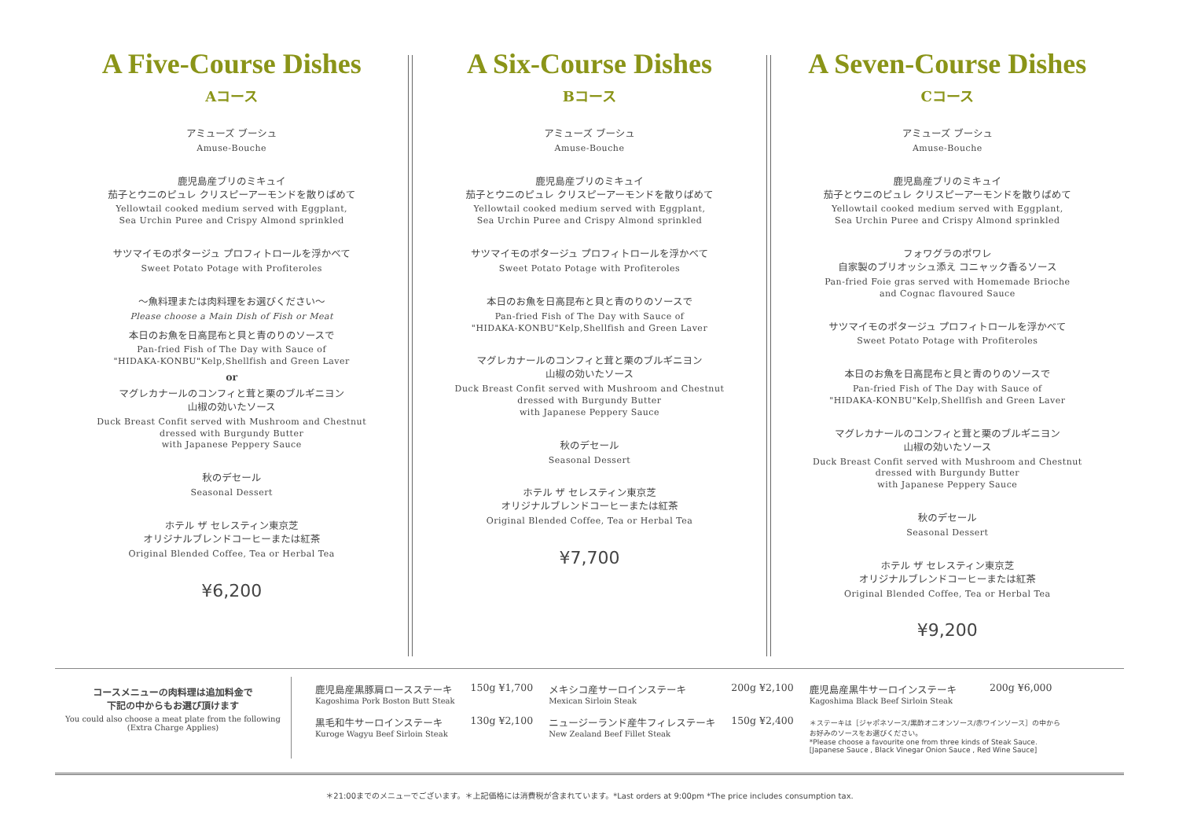A Five-Course Dishes
Aコース
アミューズ ブーシュ
Amuse-Bouche
鹿児島産ブリのミキュイ
茄子とウニのピュレ クリスピーアーモンドを散りばめて
Yellowtail cooked medium served with Eggplant,
Sea Urchin Puree and Crispy Almond sprinkled
サツマイモのポタージュ プロフィトロールを浮かべて
Sweet Potato Potage with Profiteroles
～魚料理または肉料理をお選びください～
Please choose a Main Dish of Fish or Meat
本日のお魚を日高昆布と貝と青のりのソースで
Pan-fried Fish of The Day with Sauce of
"HIDAKA-KONBU"Kelp,Shellfish and Green Laver
or
マグレカナールのコンフィと茸と栗のブルギニヨン
山椒の効いたソース
Duck Breast Confit served with Mushroom and Chestnut
dressed with Burgundy Butter
with Japanese Peppery Sauce
秋のデセール
Seasonal Dessert
ホテル ザ セレスティン東京芝
オリジナルブレンドコーヒーまたは紅茶
Original Blended Coffee, Tea or Herbal Tea
¥6,200
A Six-Course Dishes
Bコース
アミューズ ブーシュ
Amuse-Bouche
鹿児島産ブリのミキュイ
茄子とウニのピュレ クリスピーアーモンドを散りばめて
Yellowtail cooked medium served with Eggplant,
Sea Urchin Puree and Crispy Almond sprinkled
サツマイモのポタージュ プロフィトロールを浮かべて
Sweet Potato Potage with Profiteroles
本日のお魚を日高昆布と貝と青のりのソースで
Pan-fried Fish of The Day with Sauce of
"HIDAKA-KONBU"Kelp,Shellfish and Green Laver
マグレカナールのコンフィと茸と栗のブルギニヨン
山椒の効いたソース
Duck Breast Confit served with Mushroom and Chestnut
dressed with Burgundy Butter
with Japanese Peppery Sauce
秋のデセール
Seasonal Dessert
ホテル ザ セレスティン東京芝
オリジナルブレンドコーヒーまたは紅茶
Original Blended Coffee, Tea or Herbal Tea
¥7,700
A Seven-Course Dishes
Cコース
アミューズ ブーシュ
Amuse-Bouche
鹿児島産ブリのミキュイ
茄子とウニのピュレ クリスピーアーモンドを散りばめて
Yellowtail cooked medium served with Eggplant,
Sea Urchin Puree and Crispy Almond sprinkled
フォワグラのポワレ
自家製のブリオッシュ添え コニャック香るソース
Pan-fried Foie gras served with Homemade Brioche
and Cognac flavoured Sauce
サツマイモのポタージュ プロフィトロールを浮かべて
Sweet Potato Potage with Profiteroles
本日のお魚を日高昆布と貝と青のりのソースで
Pan-fried Fish of The Day with Sauce of
"HIDAKA-KONBU"Kelp,Shellfish and Green Laver
マグレカナールのコンフィと茸と栗のブルギニヨン
山椒の効いたソース
Duck Breast Confit served with Mushroom and Chestnut
dressed with Burgundy Butter
with Japanese Peppery Sauce
秋のデセール
Seasonal Dessert
ホテル ザ セレスティン東京芝
オリジナルブレンドコーヒーまたは紅茶
Original Blended Coffee, Tea or Herbal Tea
¥9,200
コースメニューの肉料理は追加料金で
下記の中からもお選び頂けます
You could also choose a meat plate from the following
(Extra Charge Applies)
| 鹿児島産黒豚肩ロースステーキ Kagoshima Pork Boston Butt Steak | 150g ¥1,700 | メキシコ産サーロインステーキ Mexican Sirloin Steak | 200g ¥2,100 | 鹿児島産黒牛サーロインステーキ Kagoshima Black Beef Sirloin Steak | 200g ¥6,000 |
| 黒毛和牛サーロインステーキ Kuroge Wagyu Beef Sirloin Steak | 130g ¥2,100 | ニュージーランド産牛フィレステーキ New Zealand Beef Fillet Steak | 150g ¥2,400 | ＊ステーキは［ジャポネソース/黒酢オニオンソース/赤ワインソース］の中から お好みのソースをお選びください。 *Please choose a favourite one from three kinds of Steak Sauce. [Japanese Sauce , Black Vinegar Onion Sauce , Red Wine Sauce] | |
＊21:00までのメニューでございます。＊上記価格には消費税が含まれています。*Last orders at 9:00pm *The price includes consumption tax.